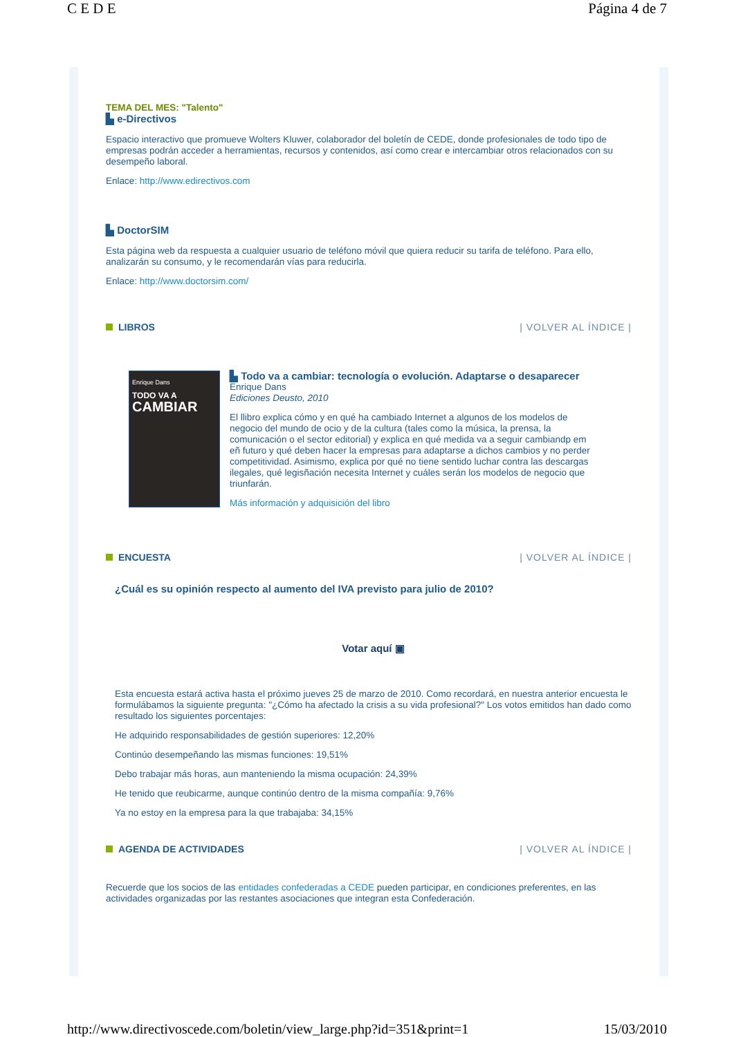C E D E Página 4 de 7
TEMA DEL MES: "Talento"
▙ e-Directivos
Espacio interactivo que promueve Wolters Kluwer, colaborador del boletín de CEDE, donde profesionales de todo tipo de empresas podrán acceder a herramientas, recursos y contenidos, así como crear e intercambiar otros relacionados con su desempeño laboral.
Enlace: http://www.edirectivos.com
▙ DoctorSIM
Esta página web da respuesta a cualquier usuario de teléfono móvil que quiera reducir su tarifa de teléfono. Para ello, analizarán su consumo, y le recomendarán vías para reducirla.
Enlace: http://www.doctorsim.com/
LIBROS | VOLVER AL ÍNDICE |
Enrique Dans
TODO VA A
CAMBIAR
▙ Todo va a cambiar: tecnología o evolución. Adaptarse o desaparecer
Enrique Dans
Ediciones Deusto, 2010
El llibro explica cómo y en qué ha cambiado Internet a algunos de los modelos de negocio del mundo de ocio y de la cultura (tales como la música, la prensa, la comunicación o el sector editorial) y explica en qué medida va a seguir cambiandp em eñ futuro y qué deben hacer la empresas para adaptarse a dichos cambios y no perder competitividad. Asimismo, explica por qué no tiene sentido luchar contra las descargas ilegales, qué legisñación necesita Internet y cuáles serán los modelos de negocio que triunfarán.
Más información y adquisición del libro
ENCUESTA | VOLVER AL ÍNDICE |
¿Cuál es su opinión respecto al aumento del IVA previsto para julio de 2010?
Votar aquí ▣
Esta encuesta estará activa hasta el próximo jueves 25 de marzo de 2010. Como recordará, en nuestra anterior encuesta le formulábamos la siguiente pregunta: "¿Cómo ha afectado la crisis a su vida profesional?" Los votos emitidos han dado como resultado los siguientes porcentajes:
He adquirido responsabilidades de gestión superiores: 12,20%
Continúo desempeñando las mismas funciones: 19,51%
Debo trabajar más horas, aun manteniendo la misma ocupación: 24,39%
He tenido que reubicarme, aunque continúo dentro de la misma compañía: 9,76%
Ya no estoy en la empresa para la que trabajaba: 34,15%
AGENDA DE ACTIVIDADES | VOLVER AL ÍNDICE |
Recuerde que los socios de las entidades confederadas a CEDE pueden participar, en condiciones preferentes, en las actividades organizadas por las restantes asociaciones que integran esta Confederación.
http://www.directivoscede.com/boletin/view_large.php?id=351&print=1 15/03/2010